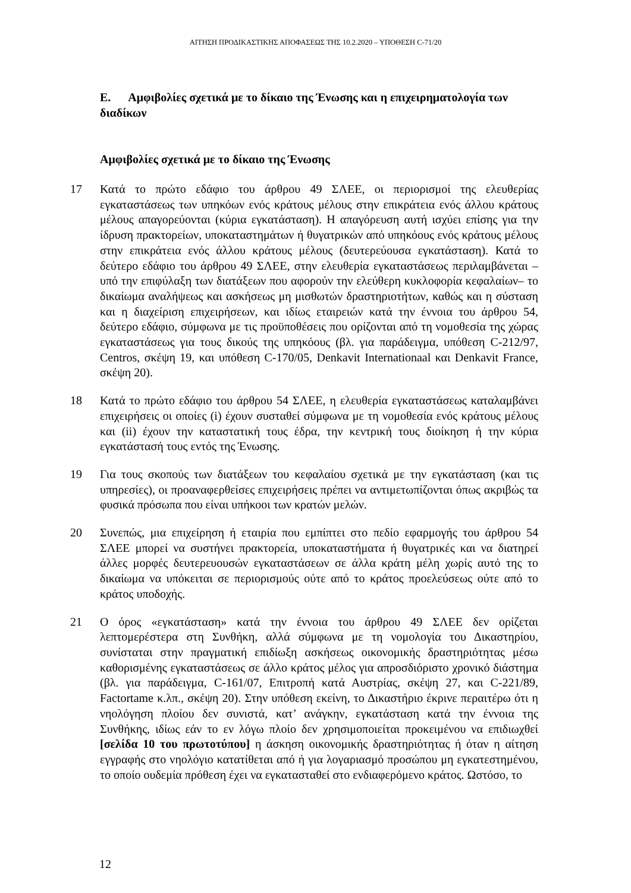ΑΙΤΗΣΗ ΠΡΟΔΙΚΑΣΤΙΚΗΣ ΑΠΟΦΑΣΕΩΣ ΤΗΣ 10.2.2020 – ΥΠΟΘΕΣΗ C-71/20
Ε. Αμφιβολίες σχετικά με το δίκαιο της Ένωσης και η επιχειρηματολογία των διαδίκων
Αμφιβολίες σχετικά με το δίκαιο της Ένωσης
17 Κατά το πρώτο εδάφιο του άρθρου 49 ΣΛΕΕ, οι περιορισμοί της ελευθερίας εγκαταστάσεως των υπηκόων ενός κράτους μέλους στην επικράτεια ενός άλλου κράτους μέλους απαγορεύονται (κύρια εγκατάσταση). Η απαγόρευση αυτή ισχύει επίσης για την ίδρυση πρακτορείων, υποκαταστημάτων ή θυγατρικών από υπηκόους ενός κράτους μέλους στην επικράτεια ενός άλλου κράτους μέλους (δευτερεύουσα εγκατάσταση). Κατά το δεύτερο εδάφιο του άρθρου 49 ΣΛΕΕ, στην ελευθερία εγκαταστάσεως περιλαμβάνεται –υπό την επιφύλαξη των διατάξεων που αφορούν την ελεύθερη κυκλοφορία κεφαλαίων– το δικαίωμα αναλήψεως και ασκήσεως μη μισθωτών δραστηριοτήτων, καθώς και η σύσταση και η διαχείριση επιχειρήσεων, και ιδίως εταιρειών κατά την έννοια του άρθρου 54, δεύτερο εδάφιο, σύμφωνα με τις προϋποθέσεις που ορίζονται από τη νομοθεσία της χώρας εγκαταστάσεως για τους δικούς της υπηκόους (βλ. για παράδειγμα, υπόθεση C-212/97, Centros, σκέψη 19, και υπόθεση C-170/05, Denkavit Internationaal και Denkavit France, σκέψη 20).
18 Κατά το πρώτο εδάφιο του άρθρου 54 ΣΛΕΕ, η ελευθερία εγκαταστάσεως καταλαμβάνει επιχειρήσεις οι οποίες (i) έχουν συσταθεί σύμφωνα με τη νομοθεσία ενός κράτους μέλους και (ii) έχουν την καταστατική τους έδρα, την κεντρική τους διοίκηση ή την κύρια εγκατάστασή τους εντός της Ένωσης.
19 Για τους σκοπούς των διατάξεων του κεφαλαίου σχετικά με την εγκατάσταση (και τις υπηρεσίες), οι προαναφερθείσες επιχειρήσεις πρέπει να αντιμετωπίζονται όπως ακριβώς τα φυσικά πρόσωπα που είναι υπήκοοι των κρατών μελών.
20 Συνεπώς, μια επιχείρηση ή εταιρία που εμπίπτει στο πεδίο εφαρμογής του άρθρου 54 ΣΛΕΕ μπορεί να συστήνει πρακτορεία, υποκαταστήματα ή θυγατρικές και να διατηρεί άλλες μορφές δευτερευουσών εγκαταστάσεων σε άλλα κράτη μέλη χωρίς αυτό της το δικαίωμα να υπόκειται σε περιορισμούς ούτε από το κράτος προελεύσεως ούτε από το κράτος υποδοχής.
21 Ο όρος «εγκατάσταση» κατά την έννοια του άρθρου 49 ΣΛΕΕ δεν ορίζεται λεπτομερέστερα στη Συνθήκη, αλλά σύμφωνα με τη νομολογία του Δικαστηρίου, συνίσταται στην πραγματική επιδίωξη ασκήσεως οικονομικής δραστηριότητας μέσω καθορισμένης εγκαταστάσεως σε άλλο κράτος μέλος για απροσδιόριστο χρονικό διάστημα (βλ. για παράδειγμα, C-161/07, Επιτροπή κατά Αυστρίας, σκέψη 27, και C-221/89, Factortame κ.λπ., σκέψη 20). Στην υπόθεση εκείνη, το Δικαστήριο έκρινε περαιτέρω ότι η νηολόγηση πλοίου δεν συνιστά, κατ’ ανάγκην, εγκατάσταση κατά την έννοια της Συνθήκης, ιδίως εάν το εν λόγω πλοίο δεν χρησιμοποιείται προκειμένου να επιδιωχθεί [σελίδα 10 του πρωτοτύπου] η άσκηση οικονομικής δραστηριότητας ή όταν η αίτηση εγγραφής στο νηολόγιο κατατίθεται από ή για λογαριασμό προσώπου μη εγκατεστημένου, το οποίο ουδεμία πρόθεση έχει να εγκατασταθεί στο ενδιαφερόμενο κράτος. Ωστόσο, το
12